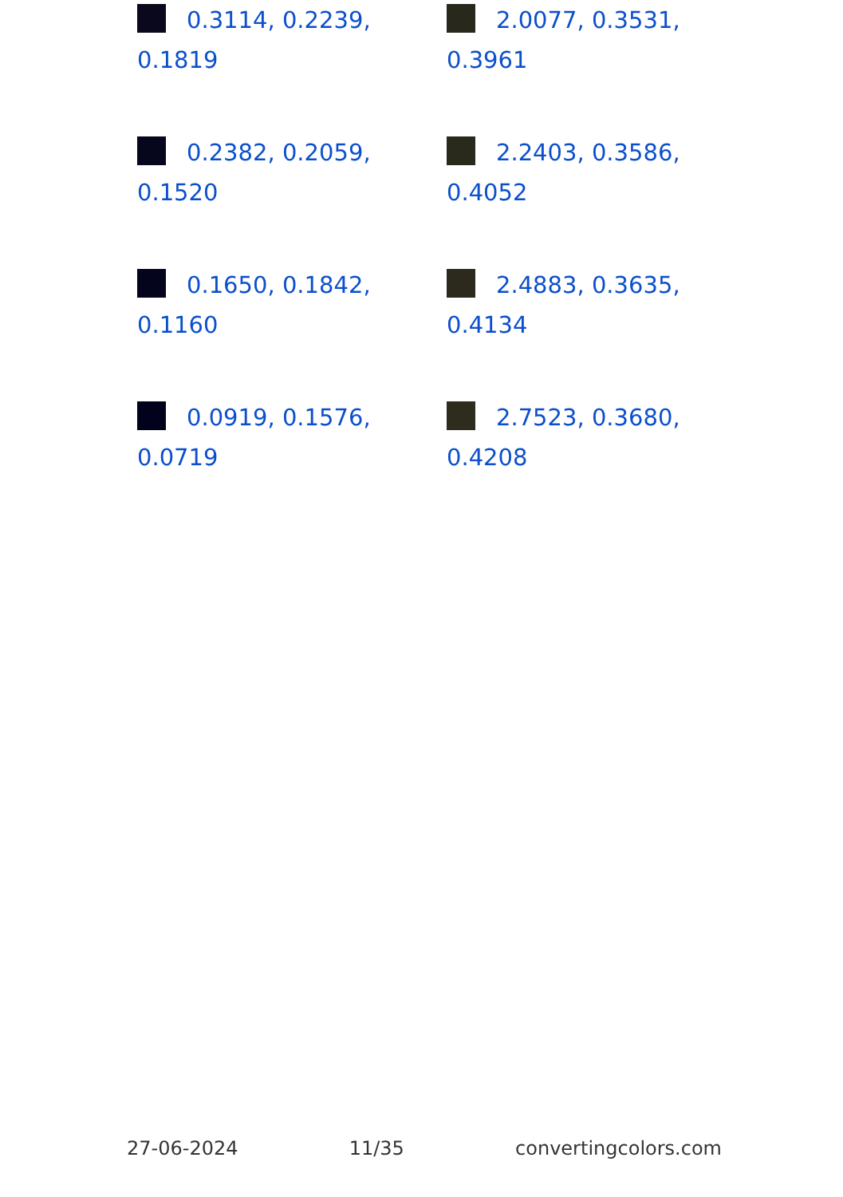0.3114, 0.2239, 0.1819
2.0077, 0.3531, 0.3961
0.2382, 0.2059, 0.1520
2.2403, 0.3586, 0.4052
0.1650, 0.1842, 0.1160
2.4883, 0.3635, 0.4134
0.0919, 0.1576, 0.0719
2.7523, 0.3680, 0.4208
27-06-2024 11/35 convertingcolors.com